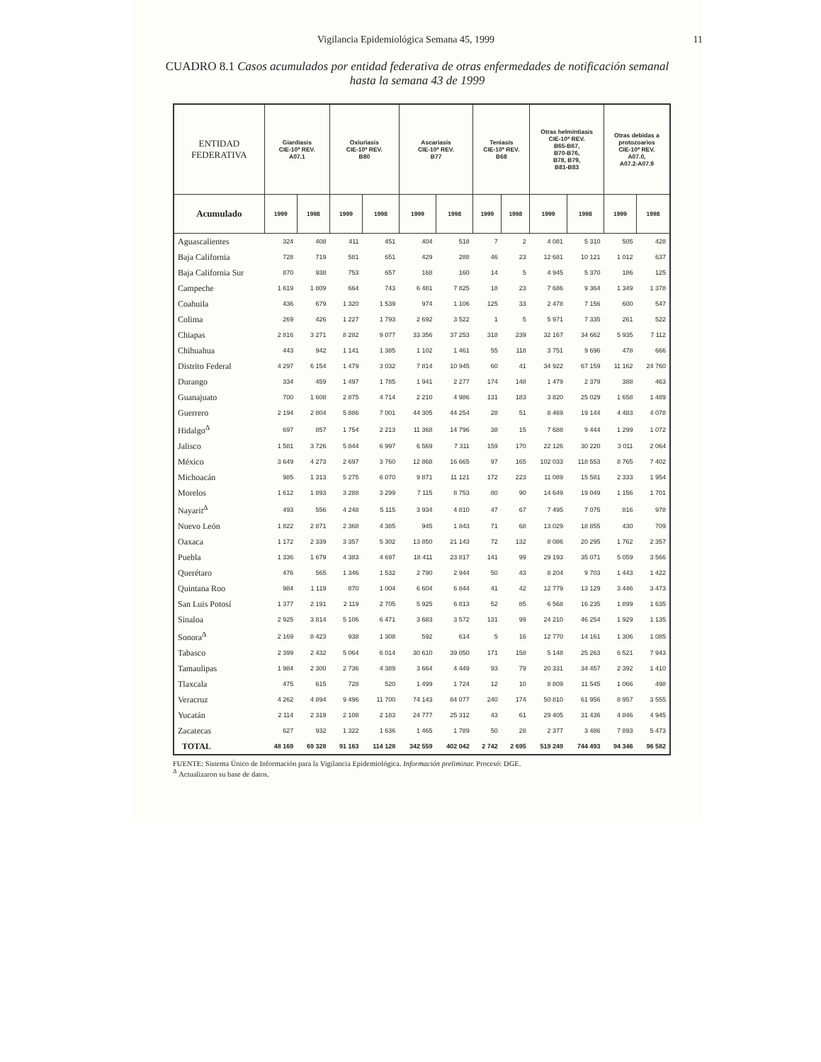Vigilancia Epidemiológica Semana 45, 1999 11
CUADRO 8.1 Casos acumulados por entidad federativa de otras enfermedades de notificación semanal hasta la semana 43 de 1999
| ENTIDAD FEDERATIVA | Giardiasis CIE-10ª REV. A07.1 | | Oxiuriasis CIE-10ª REV. B80 | | Ascariasis CIE-10ª REV. B77 | | Teniasis CIE-10ª REV. B68 | | Otras helmintiasis CIE-10ª REV. B65-B67, B70-B76, B78, B79, B81-B83 | | Otras debidas a protozoarios CIE-10ª REV. A07.0, A07.2-A07.9 | |
| --- | --- | --- | --- | --- | --- | --- | --- | --- | --- | --- | --- | --- |
| Acumulado | 1999 | 1998 | 1999 | 1998 | 1999 | 1998 | 1999 | 1998 | 1999 | 1998 | 1999 | 1998 |
| Aguascalientes | 324 | 408 | 411 | 451 | 404 | 518 | 7 | 2 | 4 081 | 5 310 | 505 | 428 |
| Baja California | 728 | 719 | 581 | 651 | 429 | 288 | 46 | 23 | 12 681 | 10 121 | 1 012 | 637 |
| Baja California Sur | 870 | 938 | 753 | 657 | 168 | 160 | 14 | 5 | 4 945 | 5 370 | 186 | 125 |
| Campeche | 1 619 | 1 809 | 664 | 743 | 6 481 | 7 825 | 18 | 23 | 7 686 | 9 364 | 1 349 | 1 378 |
| Coahuila | 436 | 679 | 1 320 | 1 539 | 974 | 1 106 | 125 | 33 | 2 478 | 7 156 | 600 | 547 |
| Colima | 269 | 426 | 1 227 | 1 793 | 2 692 | 3 522 | 1 | 5 | 5 971 | 7 335 | 261 | 522 |
| Chiapas | 2 816 | 3 271 | 8 282 | 9 077 | 33 356 | 37 253 | 318 | 239 | 32 167 | 34 662 | 5 935 | 7 112 |
| Chihuahua | 443 | 942 | 1 141 | 1 385 | 1 102 | 1 461 | 55 | 118 | 3 751 | 9 696 | 478 | 666 |
| Distrito Federal | 4 297 | 6 154 | 1 479 | 3 032 | 7 814 | 10 945 | 60 | 41 | 34 922 | 67 159 | 11 162 | 24 760 |
| Durango | 334 | 459 | 1 497 | 1 785 | 1 941 | 2 277 | 174 | 148 | 1 479 | 2 379 | 388 | 463 |
| Guanajuato | 700 | 1 608 | 2 875 | 4 714 | 2 210 | 4 986 | 131 | 183 | 3 820 | 25 029 | 1 658 | 1 489 |
| Guerrero | 2 194 | 2 804 | 5 886 | 7 001 | 44 305 | 44 254 | 28 | 51 | 8 469 | 19 144 | 4 483 | 4 078 |
| Hidalgo<sup>Δ</sup> | 697 | 857 | 1 754 | 2 213 | 11 368 | 14 796 | 38 | 15 | 7 688 | 9 444 | 1 299 | 1 072 |
| Jalisco | 1 581 | 3 726 | 5 844 | 6 997 | 6 569 | 7 311 | 159 | 170 | 22 126 | 30 220 | 3 011 | 2 064 |
| México | 3 649 | 4 273 | 2 697 | 3 760 | 12 868 | 16 665 | 97 | 165 | 102 033 | 118 553 | 8 765 | 7 402 |
| Michoacán | 985 | 1 313 | 5 275 | 6 070 | 9 871 | 11 121 | 172 | 223 | 11 089 | 15 581 | 2 333 | 1 954 |
| Morelos | 1 612 | 1 893 | 3 288 | 3 299 | 7 115 | 8 753 | 80 | 90 | 14 649 | 19 049 | 1 156 | 1 701 |
| Nayarit<sup>Δ</sup> | 493 | 556 | 4 248 | 5 115 | 3 934 | 4 810 | 47 | 67 | 7 495 | 7 075 | 816 | 978 |
| Nuevo León | 1 822 | 2 871 | 2 368 | 4 385 | 945 | 1 843 | 71 | 68 | 13 029 | 18 855 | 430 | 709 |
| Oaxaca | 1 172 | 2 339 | 3 357 | 5 302 | 13 850 | 21 143 | 72 | 132 | 8 086 | 20 295 | 1 762 | 2 357 |
| Puebla | 1 336 | 1 679 | 4 383 | 4 697 | 18 411 | 23 817 | 141 | 99 | 29 193 | 35 071 | 5 059 | 3 566 |
| Querétaro | 476 | 565 | 1 346 | 1 532 | 2 790 | 2 944 | 50 | 43 | 8 204 | 9 703 | 1 443 | 1 422 |
| Quintana Roo | 984 | 1 119 | 870 | 1 004 | 6 604 | 6 844 | 41 | 42 | 12 779 | 13 129 | 3 446 | 3 473 |
| San Luis Potosí | 1 377 | 2 191 | 2 119 | 2 705 | 5 925 | 6 813 | 52 | 85 | 6 568 | 16 235 | 1 899 | 1 635 |
| Sinaloa | 2 925 | 3 814 | 5 106 | 6 471 | 3 683 | 3 572 | 131 | 99 | 24 210 | 46 254 | 1 929 | 1 135 |
| Sonora<sup>Δ</sup> | 2 169 | 8 423 | 938 | 1 308 | 592 | 614 | 5 | 16 | 12 770 | 14 161 | 1 306 | 1 085 |
| Tabasco | 2 399 | 2 432 | 5 064 | 6 014 | 30 610 | 39 050 | 171 | 158 | 5 148 | 25 263 | 6 521 | 7 943 |
| Tamaulipas | 1 984 | 2 300 | 2 736 | 4 389 | 3 664 | 4 449 | 93 | 79 | 20 331 | 34 457 | 2 392 | 1 410 |
| Tlaxcala | 475 | 615 | 728 | 520 | 1 499 | 1 724 | 12 | 10 | 8 809 | 11 545 | 1 066 | 498 |
| Veracruz | 4 262 | 4 894 | 9 496 | 11 700 | 74 143 | 84 077 | 240 | 174 | 50 810 | 61 956 | 8 957 | 3 555 |
| Yucatán | 2 114 | 2 319 | 2 108 | 2 183 | 24 777 | 25 312 | 43 | 61 | 29 405 | 31 436 | 4 846 | 4 945 |
| Zacatecas | 627 | 932 | 1 322 | 1 636 | 1 465 | 1 789 | 50 | 28 | 2 377 | 3 486 | 7 893 | 5 473 |
| TOTAL | 48 169 | 69 328 | 91 163 | 114 128 | 342 559 | 402 042 | 2 742 | 2 695 | 519 249 | 744 493 | 94 346 | 96 582 |
FUENTE: Sistema Único de Información para la Vigilancia Epidemiológica. Información preliminar. Procesó: DGE.
<sup>Δ</sup> Actualizaron su base de datos.